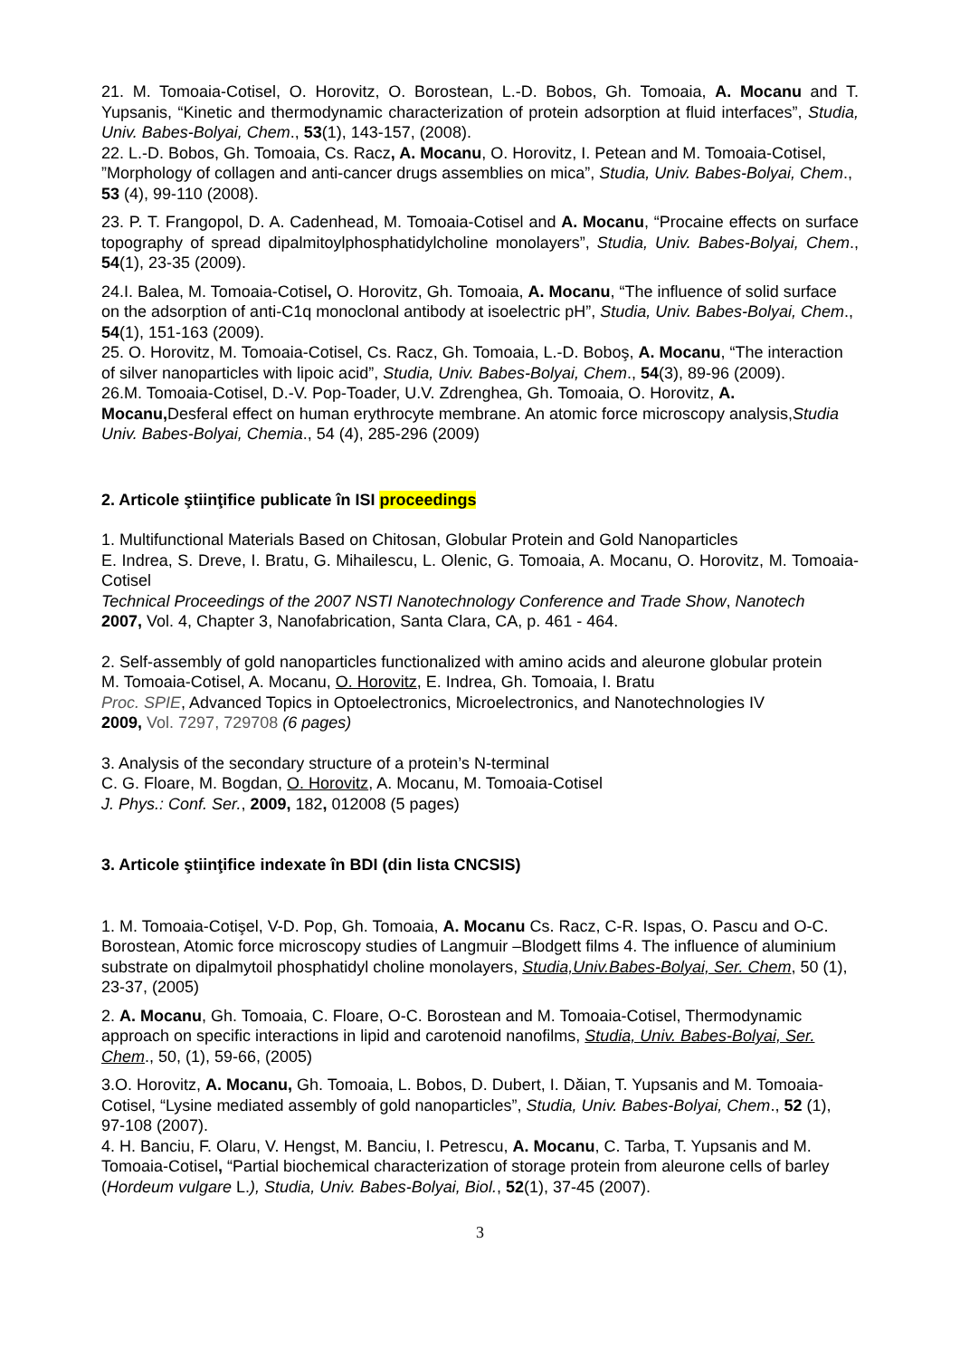21. M. Tomoaia-Cotisel, O. Horovitz, O. Borostean, L.-D. Bobos, Gh. Tomoaia, A. Mocanu and T. Yupsanis, “Kinetic and thermodynamic characterization of protein adsorption at fluid interfaces”, Studia, Univ. Babes-Bolyai, Chem., 53(1), 143-157, (2008).
22. L.-D. Bobos, Gh. Tomoaia, Cs. Racz, A. Mocanu, O. Horovitz, I. Petean and M. Tomoaia-Cotisel, ”Morphology of collagen and anti-cancer drugs assemblies on mica”, Studia, Univ. Babes-Bolyai, Chem., 53 (4), 99-110 (2008).
23. P. T. Frangopol, D. A. Cadenhead, M. Tomoaia-Cotisel and A. Mocanu, “Procaine effects on surface topography of spread dipalmitoylphosphatidylcholine monolayers”, Studia, Univ. Babes-Bolyai, Chem., 54(1), 23-35 (2009).
24.I. Balea, M. Tomoaia-Cotisel, O. Horovitz, Gh. Tomoaia, A. Mocanu, “The influence of solid surface on the adsorption of anti-C1q monoclonal antibody at isoelectric pH”, Studia, Univ. Babes-Bolyai, Chem., 54(1), 151-163 (2009).
25. O. Horovitz, M. Tomoaia-Cotisel, Cs. Racz, Gh. Tomoaia, L.-D. Boboş, A. Mocanu, “The interaction of silver nanoparticles with lipoic acid”, Studia, Univ. Babes-Bolyai, Chem., 54(3), 89-96 (2009).
26.M. Tomoaia-Cotisel, D.-V. Pop-Toader, U.V. Zdrenghea, Gh. Tomoaia, O. Horovitz, A. Mocanu, Desferal effect on human erythrocyte membrane. An atomic force microscopy analysis,Studia Univ. Babes-Bolyai, Chemia., 54 (4), 285-296 (2009)
2. Articole ştiinţifice publicate în ISI proceedings
1. Multifunctional Materials Based on Chitosan, Globular Protein and Gold Nanoparticles
E. Indrea, S. Dreve, I. Bratu, G. Mihailescu, L. Olenic, G. Tomoaia, A. Mocanu, O. Horovitz, M. Tomoaia-Cotisel
Technical Proceedings of the 2007 NSTI Nanotechnology Conference and Trade Show, Nanotech
2007, Vol. 4, Chapter 3, Nanofabrication, Santa Clara, CA, p. 461 - 464.
2. Self-assembly of gold nanoparticles functionalized with amino acids and aleurone globular protein
M. Tomoaia-Cotisel, A. Mocanu, O. Horovitz, E. Indrea, Gh. Tomoaia, I. Bratu
Proc. SPIE, Advanced Topics in Optoelectronics, Microelectronics, and Nanotechnologies IV
2009, Vol. 7297, 729708 (6 pages)
3. Analysis of the secondary structure of a protein’s N-terminal
C. G. Floare, M. Bogdan, O. Horovitz, A. Mocanu, M. Tomoaia-Cotisel
J. Phys.: Conf. Ser., 2009, 182, 012008 (5 pages)
3. Articole ştiinţifice indexate în BDI (din lista CNCSIS)
1. M. Tomoaia-Cotişel, V-D. Pop, Gh. Tomoaia, A. Mocanu Cs. Racz, C-R. Ispas, O. Pascu and O-C. Borostean, Atomic force microscopy studies of Langmuir –Blodgett films 4. The influence of aluminium substrate on dipalmytoil phosphatidyl choline monolayers, Studia,Univ.Babes-Bolyai, Ser. Chem, 50 (1), 23-37, (2005)
2. A. Mocanu, Gh. Tomoaia, C. Floare, O-C. Borostean and M. Tomoaia-Cotisel, Thermodynamic approach on specific interactions in lipid and carotenoid nanofilms, Studia, Univ. Babes-Bolyai, Ser. Chem., 50, (1), 59-66, (2005)
3.O. Horovitz, A. Mocanu, Gh. Tomoaia, L. Bobos, D. Dubert, I. Dăian, T. Yupsanis and M. Tomoaia-Cotisel, “Lysine mediated assembly of gold nanoparticles”, Studia, Univ. Babes-Bolyai, Chem., 52 (1), 97-108 (2007).
4. H. Banciu, F. Olaru, V. Hengst, M. Banciu, I. Petrescu, A. Mocanu, C. Tarba, T. Yupsanis and M. Tomoaia-Cotisel, “Partial biochemical characterization of storage protein from aleurone cells of barley (Hordeum vulgare L.), Studia, Univ. Babes-Bolyai, Biol., 52(1), 37-45 (2007).
3